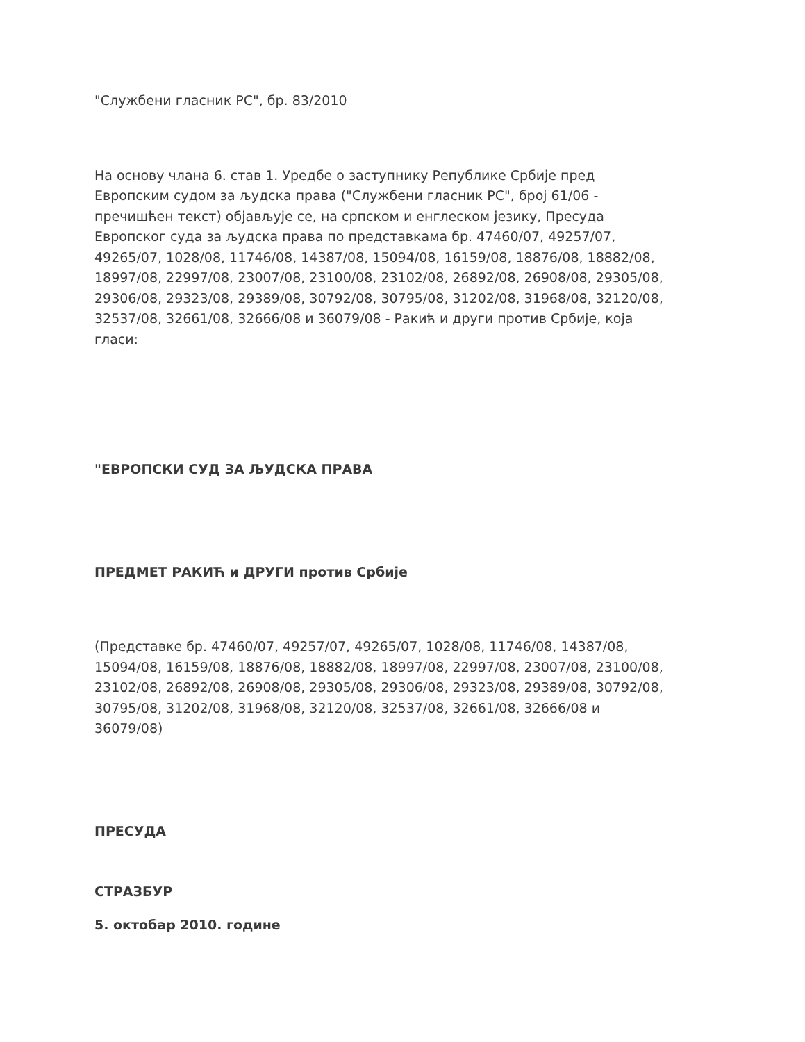"Службени гласник РС", бр. 83/2010
На основу члана 6. став 1. Уредбе о заступнику Републике Србије пред Европским судом за људска права ("Службени гласник РС", број 61/06 - пречишћен текст) објављује се, на српском и енглеском језику, Пресуда Европског суда за људска права по представкама бр. 47460/07, 49257/07, 49265/07, 1028/08, 11746/08, 14387/08, 15094/08, 16159/08, 18876/08, 18882/08, 18997/08, 22997/08, 23007/08, 23100/08, 23102/08, 26892/08, 26908/08, 29305/08, 29306/08, 29323/08, 29389/08, 30792/08, 30795/08, 31202/08, 31968/08, 32120/08, 32537/08, 32661/08, 32666/08 и 36079/08 - Ракић и други против Србије, која гласи:
"ЕВРОПСКИ СУД ЗА ЉУДСКА ПРАВА
ПРЕДМЕТ РАКИЋ и ДРУГИ против Србије
(Представке бр. 47460/07, 49257/07, 49265/07, 1028/08, 11746/08, 14387/08, 15094/08, 16159/08, 18876/08, 18882/08, 18997/08, 22997/08, 23007/08, 23100/08, 23102/08, 26892/08, 26908/08, 29305/08, 29306/08, 29323/08, 29389/08, 30792/08, 30795/08, 31202/08, 31968/08, 32120/08, 32537/08, 32661/08, 32666/08 и 36079/08)
ПРЕСУДА
СТРАЗБУР
5. октобар 2010. године